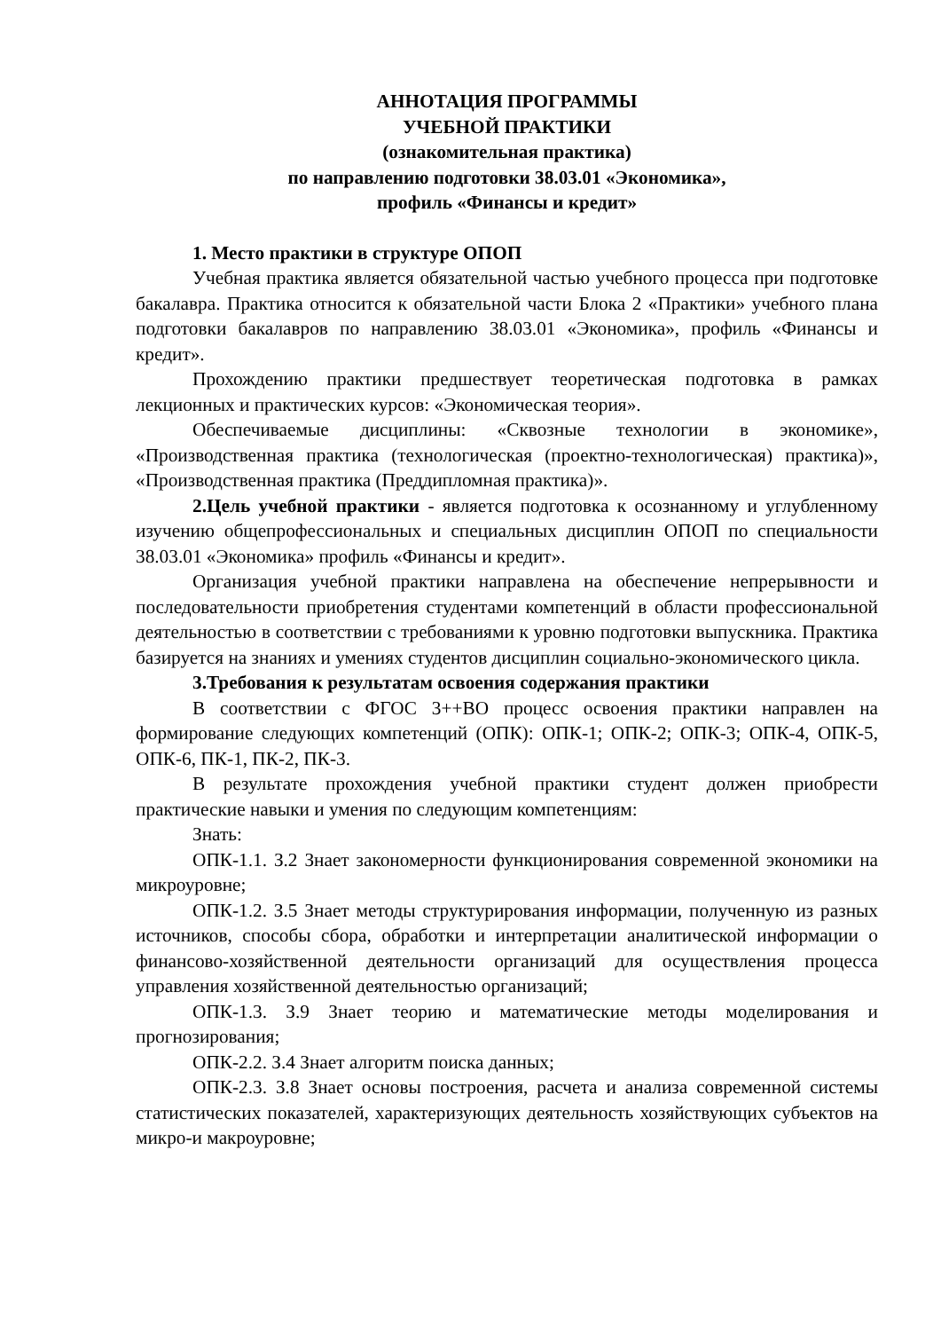АННОТАЦИЯ ПРОГРАММЫ
УЧЕБНОЙ ПРАКТИКИ
(ознакомительная практика)
по направлению подготовки 38.03.01 «Экономика»,
профиль «Финансы и кредит»
1. Место практики в структуре ОПОП
Учебная практика является обязательной частью учебного процесса при подготовке бакалавра. Практика относится к обязательной части Блока 2 «Практики» учебного плана подготовки бакалавров по направлению 38.03.01 «Экономика», профиль «Финансы и кредит».
Прохождению практики предшествует теоретическая подготовка в рамках лекционных и практических курсов: «Экономическая теория».
Обеспечиваемые дисциплины: «Сквозные технологии в экономике», «Производственная практика (технологическая (проектно-технологическая) практика)», «Производственная практика (Преддипломная практика)».
2.Цель учебной практики - является подготовка к осознанному и углубленному изучению общепрофессиональных и специальных дисциплин ОПОП по специальности 38.03.01 «Экономика» профиль «Финансы и кредит».
Организация учебной практики направлена на обеспечение непрерывности и последовательности приобретения студентами компетенций в области профессиональной деятельностью в соответствии с требованиями к уровню подготовки выпускника. Практика базируется на знаниях и умениях студентов дисциплин социально-экономического цикла.
3.Требования к результатам освоения содержания практики
В соответствии с ФГОС 3++ВО процесс освоения практики направлен на формирование следующих компетенций (ОПК): ОПК-1; ОПК-2; ОПК-3; ОПК-4, ОПК-5, ОПК-6, ПК-1, ПК-2, ПК-3.
В результате прохождения учебной практики студент должен приобрести практические навыки и умения по следующим компетенциям:
Знать:
ОПК-1.1. З.2 Знает закономерности функционирования современной экономики на микроуровне;
ОПК-1.2. З.5 Знает методы структурирования информации, полученную из разных источников, способы сбора, обработки и интерпретации аналитической информации о финансово-хозяйственной деятельности организаций для осуществления процесса управления хозяйственной деятельностью организаций;
ОПК-1.3. З.9 Знает теорию и математические методы моделирования и прогнозирования;
ОПК-2.2. З.4 Знает алгоритм поиска данных;
ОПК-2.3. З.8 Знает основы построения, расчета и анализа современной системы статистических показателей, характеризующих деятельность хозяйствующих субъектов на микро-и макроуровне;